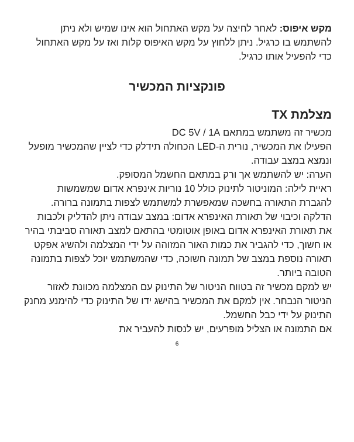מקש איפוס: לאחר לחיצה על מקש האתחול הוא אינו שמיש ולא ניתן להשתמש בו כרגיל. ניתן ללחוץ על מקש האיפוס קלות ואז על מקש האתחול כדי להפעיל אותו כרגיל.
פונקציות המכשיר
מצלמת TX
מכשיר זה משתמש במתאם DC 5V / 1A
הפעילו את המכשיר, נורית ה-LED הכחולה תידלק כדי לציין שהמכשיר מופעל ונמצא במצב עבודה.
הערה: יש להשתמש אך ורק במתאם החשמל המסופק.
ראיית לילה: המוניטור לתינוק כולל 10 נוריות אינפרא אדום שמשמשות להגברת התאורה בחשכה שמאפשרת למשתמש לצפות בתמונה ברורה.
הדלקה וכיבוי של תאורת האינפרא אדום: במצב עבודה ניתן להדליק ולכבות את תאורת האינפרא אדום באופן אוטומטי בהתאם למצב תאורה סביבתי בהיר או חשוך, כדי להגביר את כמות האור המזוהה על ידי המצלמה ולהשיג אפקט תאורה נוספת במצב של תמונה חשוכה, כדי שהמשתמש יוכל לצפות בתמונה הטובה ביותר.
יש למקם מכשיר זה בטווח הניטור של התינוק עם המצלמה מכוונת לאזור הניטור הנבחר. אין למקם את המכשיר בהישג ידו של התינוק כדי להימנע מחנק התינוק על ידי כבל החשמל.
אם התמונה או הצליל מופרעים, יש לנסות להעביר את
6